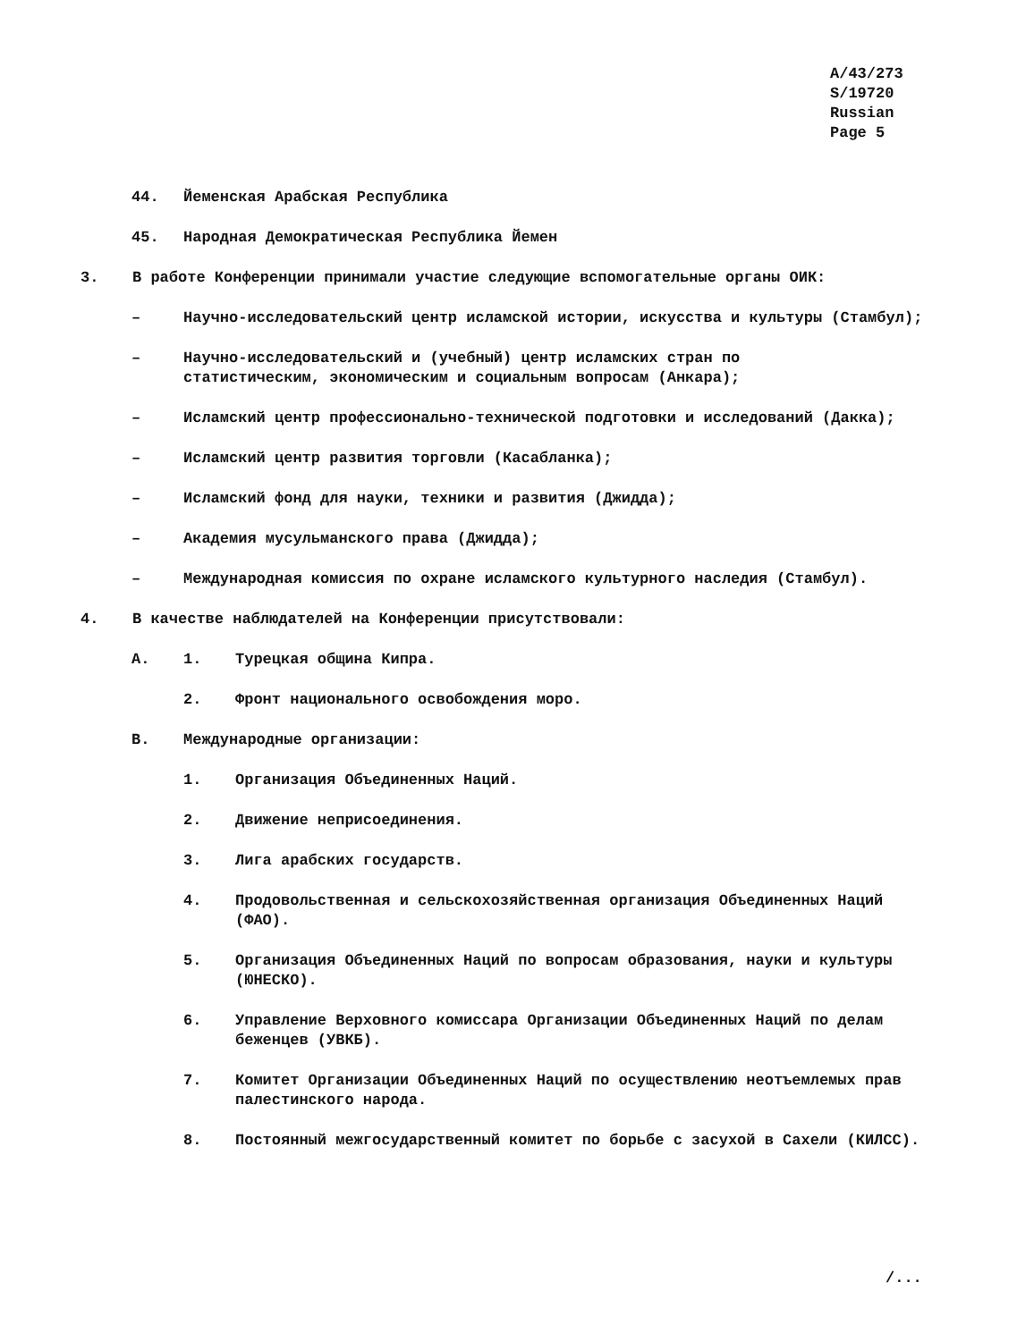A/43/273
S/19720
Russian
Page 5
44. Йеменская Арабская Республика
45. Народная Демократическая Республика Йемен
3. В работе Конференции принимали участие следующие вспомогательные органы ОИК:
– Научно-исследовательский центр исламской истории, искусства и культуры (Стамбул);
– Научно-исследовательский и (учебный) центр исламских стран по статистическим, экономическим и социальным вопросам (Анкара);
– Исламский центр профессионально-технической подготовки и исследований (Дакка);
– Исламский центр развития торговли (Касабланка);
– Исламский фонд для науки, техники и развития (Джидда);
– Академия мусульманского права (Джидда);
– Международная комиссия по охране исламского культурного наследия (Стамбул).
4. В качестве наблюдателей на Конференции присутствовали:
A. 1. Турецкая община Кипра.
2. Фронт национального освобождения моро.
B. Международные организации:
1. Организация Объединенных Наций.
2. Движение неприсоединения.
3. Лига арабских государств.
4. Продовольственная и сельскохозяйственная организация Объединенных Наций (ФАО).
5. Организация Объединенных Наций по вопросам образования, науки и культуры (ЮНЕСКО).
6. Управление Верховного комиссара Организации Объединенных Наций по делам беженцев (УВКБ).
7. Комитет Организации Объединенных Наций по осуществлению неотъемлемых прав палестинского народа.
8. Постоянный межгосударственный комитет по борьбе с засухой в Сахели (КИЛСС).
/...